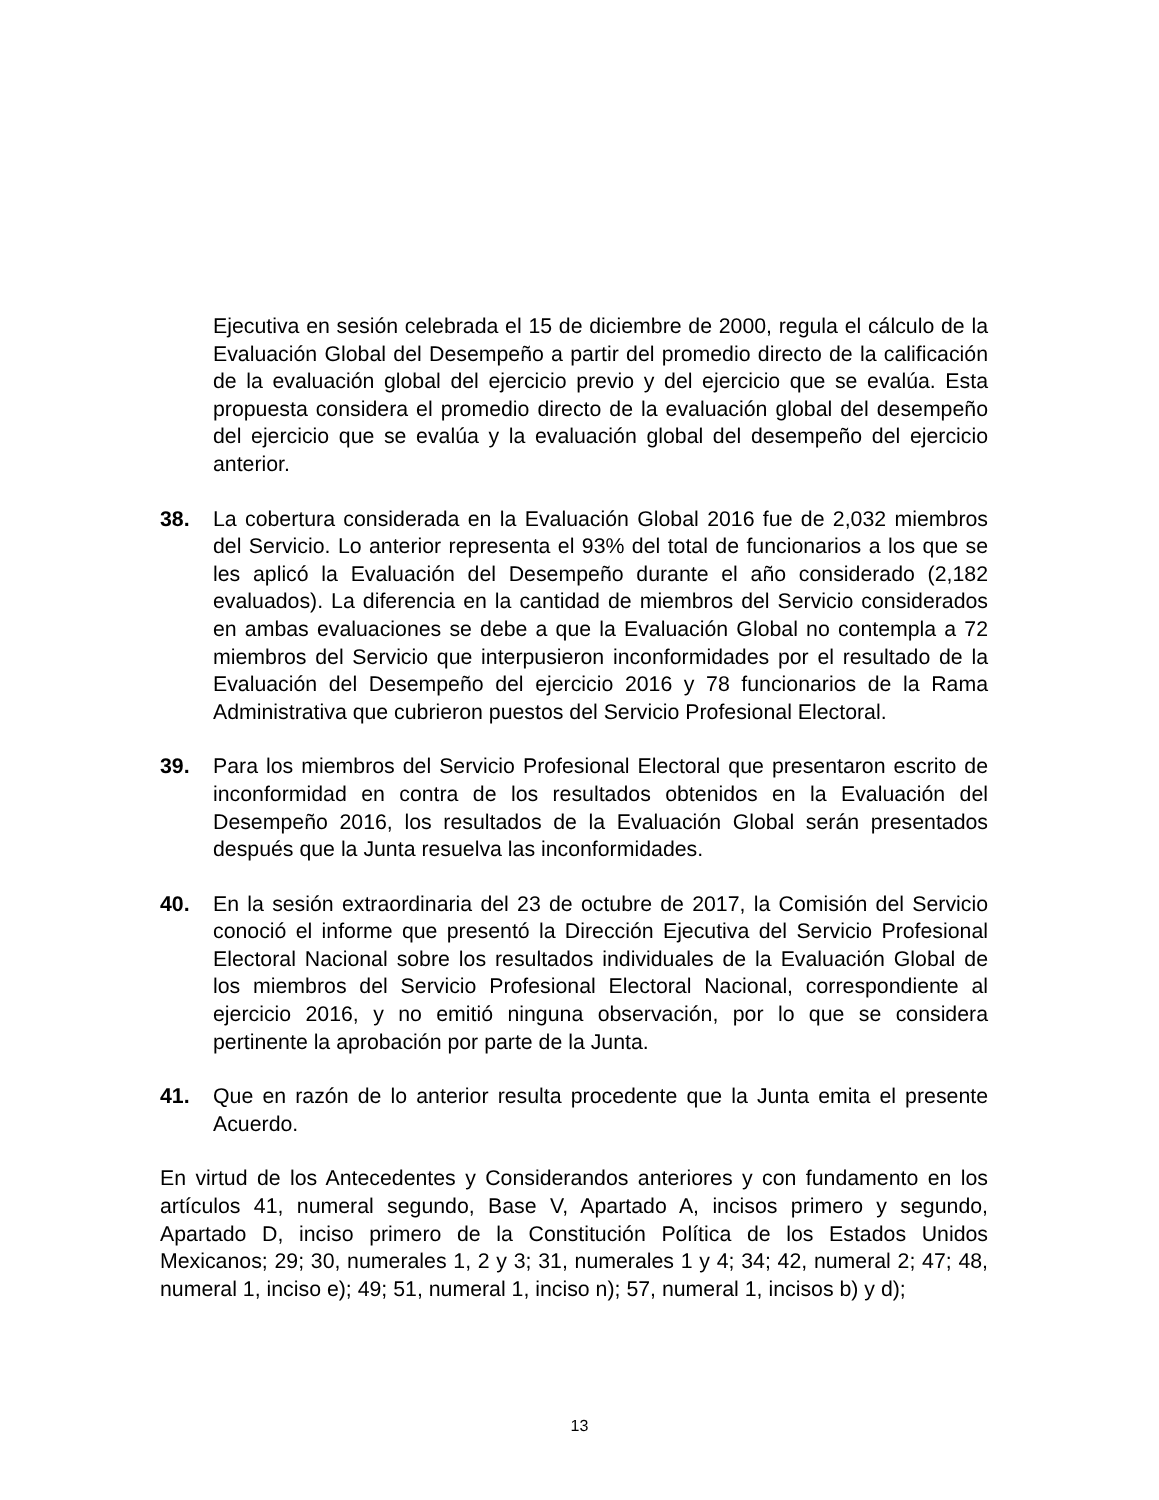Ejecutiva en sesión celebrada el 15 de diciembre de 2000, regula el cálculo de la Evaluación Global del Desempeño a partir del promedio directo de la calificación de la evaluación global del ejercicio previo y del ejercicio que se evalúa. Esta propuesta considera el promedio directo de la evaluación global del desempeño del ejercicio que se evalúa y la evaluación global del desempeño del ejercicio anterior.
38. La cobertura considerada en la Evaluación Global 2016 fue de 2,032 miembros del Servicio. Lo anterior representa el 93% del total de funcionarios a los que se les aplicó la Evaluación del Desempeño durante el año considerado (2,182 evaluados). La diferencia en la cantidad de miembros del Servicio considerados en ambas evaluaciones se debe a que la Evaluación Global no contempla a 72 miembros del Servicio que interpusieron inconformidades por el resultado de la Evaluación del Desempeño del ejercicio 2016 y 78 funcionarios de la Rama Administrativa que cubrieron puestos del Servicio Profesional Electoral.
39. Para los miembros del Servicio Profesional Electoral que presentaron escrito de inconformidad en contra de los resultados obtenidos en la Evaluación del Desempeño 2016, los resultados de la Evaluación Global serán presentados después que la Junta resuelva las inconformidades.
40. En la sesión extraordinaria del 23 de octubre de 2017, la Comisión del Servicio conoció el informe que presentó la Dirección Ejecutiva del Servicio Profesional Electoral Nacional sobre los resultados individuales de la Evaluación Global de los miembros del Servicio Profesional Electoral Nacional, correspondiente al ejercicio 2016, y no emitió ninguna observación, por lo que se considera pertinente la aprobación por parte de la Junta.
41. Que en razón de lo anterior resulta procedente que la Junta emita el presente Acuerdo.
En virtud de los Antecedentes y Considerandos anteriores y con fundamento en los artículos 41, numeral segundo, Base V, Apartado A, incisos primero y segundo, Apartado D, inciso primero de la Constitución Política de los Estados Unidos Mexicanos; 29; 30, numerales 1, 2 y 3; 31, numerales 1 y 4; 34; 42, numeral 2; 47; 48, numeral 1, inciso e); 49; 51, numeral 1, inciso n); 57, numeral 1, incisos b) y d);
13